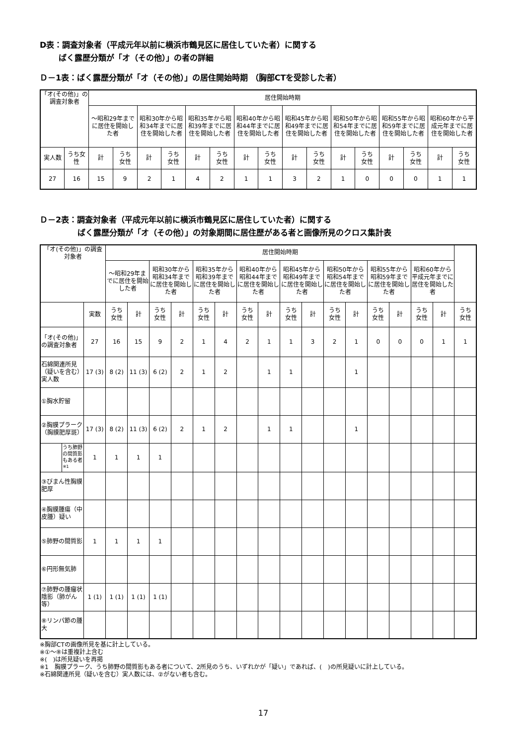D表：調査対象者（平成元年以前に横浜市鶴見区に居住していた者）に関する
ばく露歴分類が「オ（その他）」の者の詳細
Ｄ－1表：ばく露歴分類が「オ（その他）」の居住開始時期 （胸部CTを受診した者）
| 「オ(その他)」の調査対象者 | | 居住開始時期 | | | | | | | | | | | | | | | |
| --- | --- | --- | --- | --- | --- | --- | --- | --- | --- | --- | --- | --- | --- | --- | --- | --- | --- |
| | | ～昭和29年までに居住を開始した者 | | 昭和30年から昭和34年までに居住を開始した者 | | 昭和35年から昭和39年までに居住を開始した者 | | 昭和40年から昭和44年までに居住を開始した者 | | 昭和45年から昭和49年までに居住を開始した者 | | 昭和50年から昭和54年までに居住を開始した者 | | 昭和55年から昭和59年までに居住を開始した者 | | 昭和60年から平成元年までに居住を開始した者 | |
| 実人数 | うち女性 | 計 | うち 女性 | 計 | うち 女性 | 計 | うち 女性 | 計 | うち 女性 | 計 | うち 女性 | 計 | うち 女性 | 計 | うち 女性 | 計 | うち 女性 |
| 27 | 16 | 15 | 9 | 2 | 1 | 4 | 2 | 1 | 1 | 3 | 2 | 1 | 0 | 0 | 0 | 1 | 1 |
Ｄ－2表：調査対象者（平成元年以前に横浜市鶴見区に居住していた者）に関する
ばく露歴分類が「オ（その他）」の対象期間に居住歴がある者と画像所見のクロス集計表
| 「オ(その他)」の調査対象者 | | | 居住開始時期 | | | | | | | | | | | | | | | | |
| --- | --- | --- | --- | --- | --- | --- | --- | --- | --- | --- | --- | --- | --- | --- | --- | --- | --- | --- | --- |
| | | | ～昭和29年までに居住を開始した者 | | 昭和30年から昭和34年までに居住を開始した者 | | 昭和35年から昭和39年までに居住を開始した者 | | 昭和40年から昭和44年までに居住を開始した者 | | 昭和45年から昭和49年までに居住を開始した者 | | 昭和50年から昭和54年までに居住を開始した者 | | 昭和55年から昭和59年までに居住を開始した者 | | 昭和60年から平成元年までに居住を開始した者 | | |
| | | 実数 | うち 女性 | 計 | うち 女性 | 計 | うち 女性 | 計 | うち 女性 | 計 | うち 女性 | 計 | うち 女性 | 計 | うち 女性 | 計 | うち 女性 | 計 | うち 女性 |
| 「オ(その他)」の調査対象者 | | 27 | 16 | 15 | 9 | 2 | 1 | 4 | 2 | 1 | 1 | 3 | 2 | 1 | 0 | 0 | 0 | 1 | 1 |
| 石綿関連所見（疑いを含む）実人数 | | 17 (3) | 8 (2) | 11 (3) | 6 (2) | 2 | 1 | 2 | | 1 | 1 | | | 1 | | | | | |
| ①胸水貯留 | | | | | | | | | | | | | | | | | | | |
| ②胸膜プラーク（胸膜肥厚斑） | | 17 (3) | 8 (2) | 11 (3) | 6 (2) | 2 | 1 | 2 | | 1 | 1 | | | 1 | | | | | |
| | うち肺野の間質影もある者<sup>※1</sup> | 1 | 1 | 1 | 1 | | | | | | | | | | | | | | |
| ③びまん性胸膜肥厚 | | | | | | | | | | | | | | | | | | | |
| ④胸膜腫瘍（中皮腫）疑い | | | | | | | | | | | | | | | | | | | |
| ⑤肺野の間質影 | | 1 | 1 | 1 | 1 | | | | | | | | | | | | | | |
| ⑥円形無気肺 | | | | | | | | | | | | | | | | | | | |
| ⑦肺野の腫瘤状陰影（肺がん等） | | 1 (1) | 1 (1) | 1 (1) | 1 (1) | | | | | | | | | | | | | | |
| ⑧リンパ節の腫大 | | | | | | | | | | | | | | | | | | | |
※胸部CTの画像所見を基に計上している。
※①～⑧は重複計上含む
※(　)は所見疑いを再掲
※1　胸膜プラーク、うち肺野の間質影もある者について、2所見のうち、いずれかが「疑い」であれば、(　)の所見疑いに計上している。
※石綿関連所見（疑いを含む）実人数には、②がない者も含む。
17